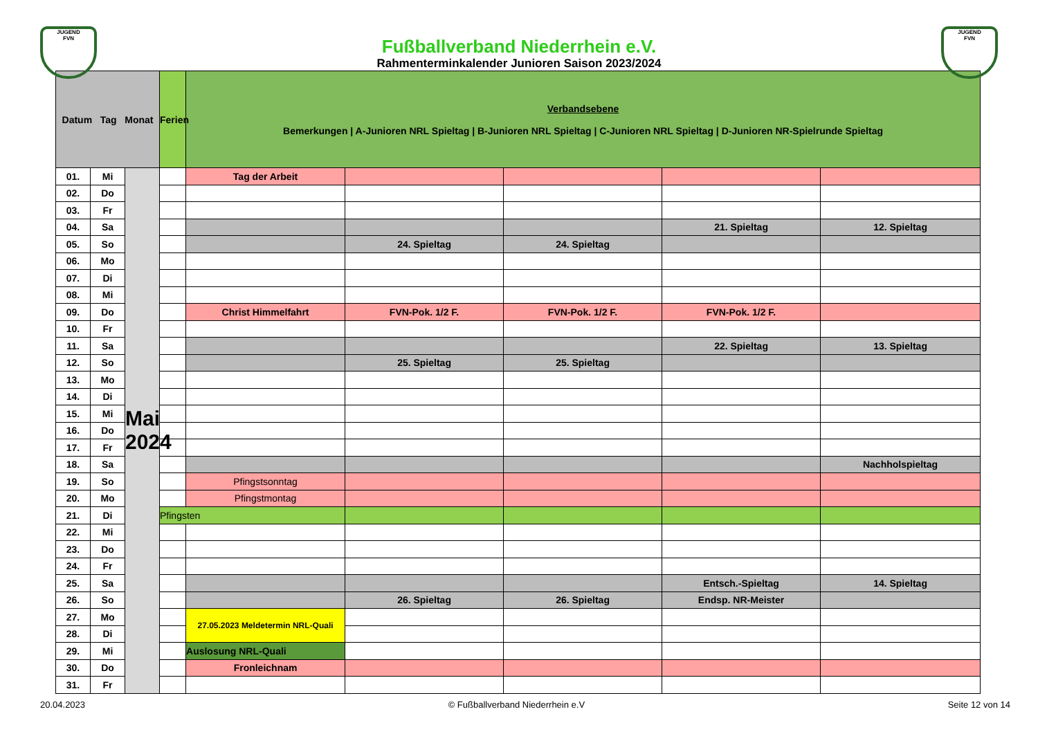JUGEND
FVN
JUGEND
FVN
Fußballverband Niederrhein e.V.
Rahmenterminkalender Junioren Saison 2023/2024
| Datum Tag Monat | | | Ferien | Verbandsebene Bemerkungen / A-Junioren NRL Spieltag / B-Junioren NRL Spieltag / C-Junioren NRL Spieltag / D-Junioren NR-Spielrunde Spieltag | | | | |
| --- | --- | --- | --- | --- | --- | --- | --- | --- |
| 01. | Mi | Mai 2024 | | Tag der Arbeit | | | | |
| 02. | Do | | | | | | | |
| 03. | Fr | | | | | | | |
| 04. | Sa | | | | | | 21. Spieltag | 12. Spieltag |
| 05. | So | | | | 24. Spieltag | 24. Spieltag | | |
| 06. | Mo | | | | | | | |
| 07. | Di | | | | | | | |
| 08. | Mi | | | | | | | |
| 09. | Do | | | Christ Himmelfahrt | FVN-Pok. 1/2 F. | FVN-Pok. 1/2 F. | FVN-Pok. 1/2 F. | |
| 10. | Fr | | | | | | | |
| 11. | Sa | | | | | | 22. Spieltag | 13. Spieltag |
| 12. | So | | | | 25. Spieltag | 25. Spieltag | | |
| 13. | Mo | | | | | | | |
| 14. | Di | | | | | | | |
| 15. | Mi | | | | | | | |
| 16. | Do | | | | | | | |
| 17. | Fr | | | | | | | |
| 18. | Sa | | | | | | | Nachholspieltag |
| 19. | So | | | Pfingstsonntag | | | | |
| 20. | Mo | | | Pfingstmontag | | | | |
| 21. | Di | | Pfingsten | | | | | |
| 22. | Mi | | | | | | | |
| 23. | Do | | | | | | | |
| 24. | Fr | | | | | | | |
| 25. | Sa | | | | | | Entsch.-Spieltag | 14. Spieltag |
| 26. | So | | | | 26. Spieltag | 26. Spieltag | Endsp. NR-Meister | |
| 27. | Mo | | | 27.05.2023 Meldetermin NRL-Quali | | | | |
| 28. | Di | | | | | | | |
| 29. | Mi | | | Auslosung NRL-Quali | | | | |
| 30. | Do | | | Fronleichnam | | | | |
| 31. | Fr | | | | | | | |
20.04.2023 © Fußballverband Niederrhein e.V Seite 12 von 14